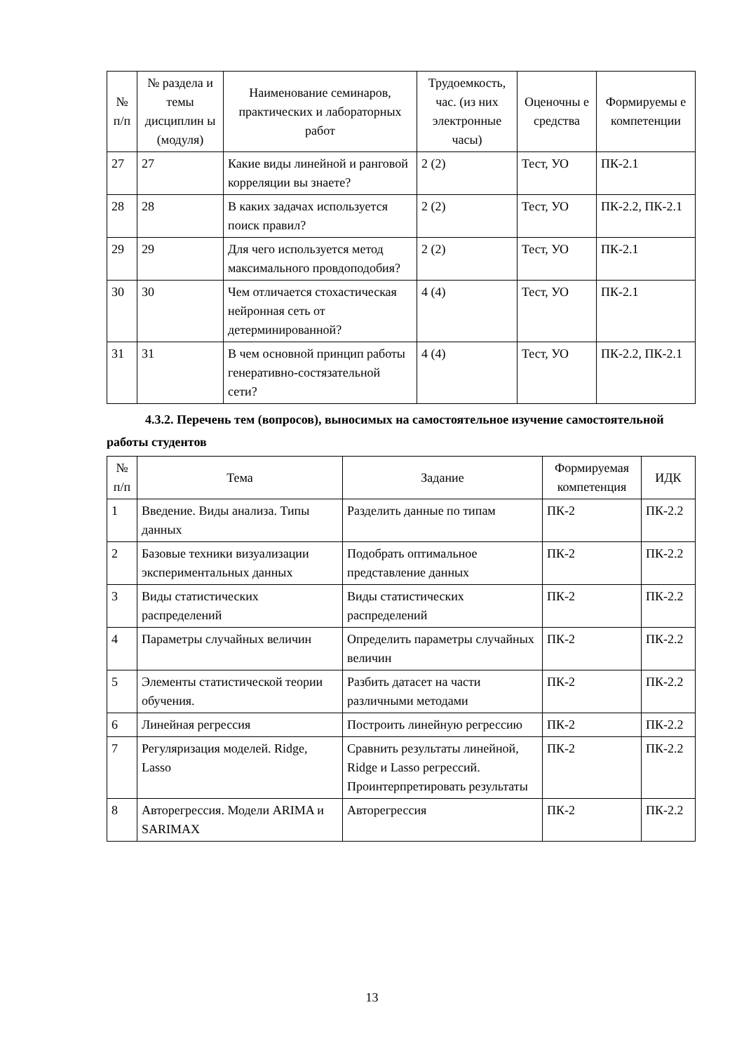| № п/п | № раздела и темы дисциплин ы (модуля) | Наименование семинаров, практических и лабораторных работ | Трудоемкость, час. (из них электронные часы) | Оценочны е средства | Формируемы е компетенции |
| --- | --- | --- | --- | --- | --- |
| 27 | 27 | Какие виды линейной и ранговой корреляции вы знаете? | 2 (2) | Тест, УО | ПК-2.1 |
| 28 | 28 | В каких задачах используется поиск правил? | 2 (2) | Тест, УО | ПК-2.2, ПК-2.1 |
| 29 | 29 | Для чего используется метод максимального провдоподобия? | 2 (2) | Тест, УО | ПК-2.1 |
| 30 | 30 | Чем отличается стохастическая нейронная сеть от детерминированной? | 4 (4) | Тест, УО | ПК-2.1 |
| 31 | 31 | В чем основной принцип работы генеративно-состязательной сети? | 4 (4) | Тест, УО | ПК-2.2, ПК-2.1 |
4.3.2. Перечень тем (вопросов), выносимых на самостоятельное изучение самостоятельной работы студентов
| № п/п | Тема | Задание | Формируемая компетенция | ИДК |
| --- | --- | --- | --- | --- |
| 1 | Введение. Виды анализа. Типы данных | Разделить данные по типам | ПК-2 | ПК-2.2 |
| 2 | Базовые техники визуализации экспериментальных данных | Подобрать оптимальное представление данных | ПК-2 | ПК-2.2 |
| 3 | Виды статистических распределений | Виды статистических распределений | ПК-2 | ПК-2.2 |
| 4 | Параметры случайных величин | Определить параметры случайных величин | ПК-2 | ПК-2.2 |
| 5 | Элементы статистической теории обучения. | Разбить датасет на части различными методами | ПК-2 | ПК-2.2 |
| 6 | Линейная регрессия | Построить линейную регрессию | ПК-2 | ПК-2.2 |
| 7 | Регуляризация моделей. Ridge, Lasso | Сравнить результаты линейной, Ridge и Lasso регрессий. Проинтерпретировать результаты | ПК-2 | ПК-2.2 |
| 8 | Авторегрессия. Модели ARIMA и SARIMAX | Авторегрессия | ПК-2 | ПК-2.2 |
13